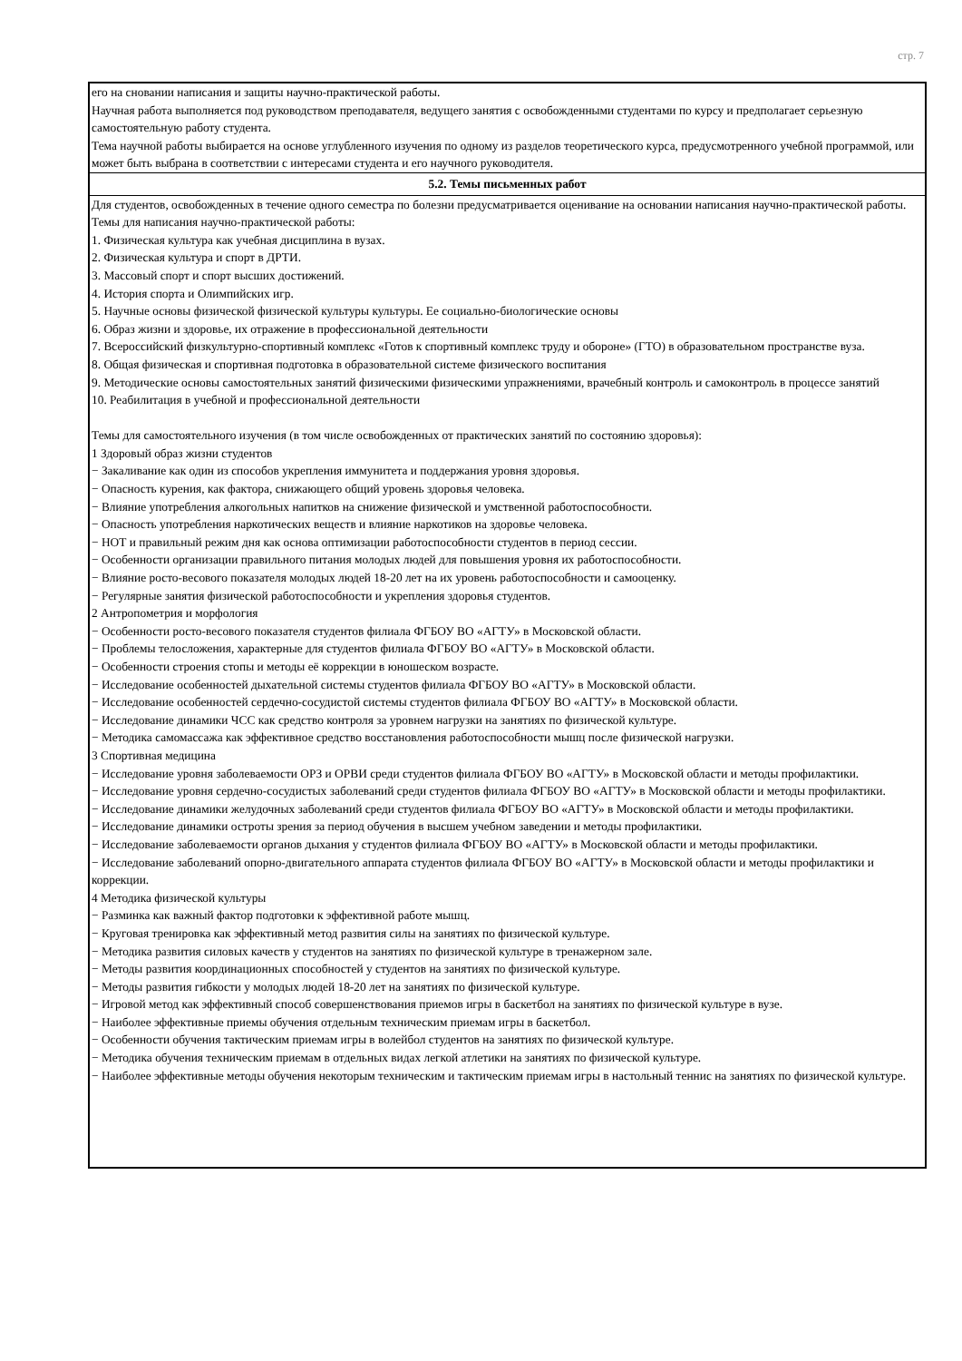стр. 7
| его на сновании написания и защиты научно-практической работы. Научная работа выполняется под руководством преподавателя, ведущего занятия с освобожденными студентами по курсу и предполагает серьезную самостоятельную работу студента. Тема научной работы выбирается на основе углубленного изучения по одному из разделов теоретического курса, предусмотренного учебной программой, или может быть выбрана в соответствии с интересами студента и его научного руководителя. |
| 5.2. Темы письменных работ |
| Для студентов, освобожденных в течение одного семестра по болезни предусматривается оценивание на основании написания научно-практической работы. Темы для написания научно-практической работы: 1. Физическая культура как учебная дисциплина в вузах. 2. Физическая культура и спорт в ДРТИ. 3. Массовый спорт и спорт высших достижений. 4. История спорта и Олимпийских игр. 5. Научные основы физической физической культуры культуры. Ее социально-биологические основы 6. Образ жизни и здоровье, их отражение в профессиональной деятельности 7. Всероссийский физкультурно-спортивный комплекс «Готов к спортивный комплекс труду и обороне» (ГТО) в образовательном пространстве вуза. 8. Общая физическая и спортивная подготовка в образовательной системе физического воспитания 9. Методические основы самостоятельных занятий физическими физическими упражнениями, врачебный контроль и самоконтроль в процессе занятий 10. Реабилитация в учебной и профессиональной деятельности Темы для самостоятельного изучения (в том числе освобожденных от практических занятий по состоянию здоровья): 1 Здоровый образ жизни студентов − Закаливание как один из способов укрепления иммунитета и поддержания уровня здоровья. − Опасность курения, как фактора, снижающего общий уровень здоровья человека. − Влияние употребления алкогольных напитков на снижение физической и умственной работоспособности. − Опасность употребления наркотических веществ и влияние наркотиков на здоровье человека. − НОТ и правильный режим дня как основа оптимизации работоспособности студентов в период сессии. − Особенности организации правильного питания молодых людей для повышения уровня их работоспособности. − Влияние росто-весового показателя молодых людей 18-20 лет на их уровень работоспособности и самооценку. − Регулярные занятия физической работоспособности и укрепления здоровья студентов. 2 Антропометрия и морфология − Особенности росто-весового показателя студентов филиала ФГБОУ ВО «АГТУ» в Московской области. − Проблемы телосложения, характерные для студентов филиала ФГБОУ ВО «АГТУ» в Московской области. − Особенности строения стопы и методы её коррекции в юношеском возрасте. − Исследование особенностей дыхательной системы студентов филиала ФГБОУ ВО «АГТУ» в Московской области. − Исследование особенностей сердечно-сосудистой системы студентов филиала ФГБОУ ВО «АГТУ» в Московской области. − Исследование динамики ЧСС как средство контроля за уровнем нагрузки на занятиях по физической культуре. − Методика самомассажа как эффективное средство восстановления работоспособности мышц после физической нагрузки. 3 Спортивная медицина − Исследование уровня заболеваемости ОРЗ и ОРВИ среди студентов филиала ФГБОУ ВО «АГТУ» в Московской области и методы профилактики. − Исследование уровня сердечно-сосудистых заболеваний среди студентов филиала ФГБОУ ВО «АГТУ» в Московской области и методы профилактики. − Исследование динамики желудочных заболеваний среди студентов филиала ФГБОУ ВО «АГТУ» в Московской области и методы профилактики. − Исследование динамики остроты зрения за период обучения в высшем учебном заведении и методы профилактики. − Исследование заболеваемости органов дыхания у студентов филиала ФГБОУ ВО «АГТУ» в Московской области и методы профилактики. − Исследование заболеваний опорно-двигательного аппарата студентов филиала ФГБОУ ВО «АГТУ» в Московской области и методы профилактики и коррекции. 4 Методика физической культуры − Разминка как важный фактор подготовки к эффективной работе мышц. − Круговая тренировка как эффективный метод развития силы на занятиях по физической культуре. − Методика развития силовых качеств у студентов на занятиях по физической культуре в тренажерном зале. − Методы развития координационных способностей у студентов на занятиях по физической культуре. − Методы развития гибкости у молодых людей 18-20 лет на занятиях по физической культуре. − Игровой метод как эффективный способ совершенствования приемов игры в баскетбол на занятиях по физической культуре в вузе. − Наиболее эффективные приемы обучения отдельным техническим приемам игры в баскетбол. − Особенности обучения тактическим приемам игры в волейбол студентов на занятиях по физической культуре. − Методика обучения техническим приемам в отдельных видах легкой атлетики на занятиях по физической культуре. − Наиболее эффективные методы обучения некоторым техническим и тактическим приемам игры в настольный теннис на занятиях по физической культуре. |